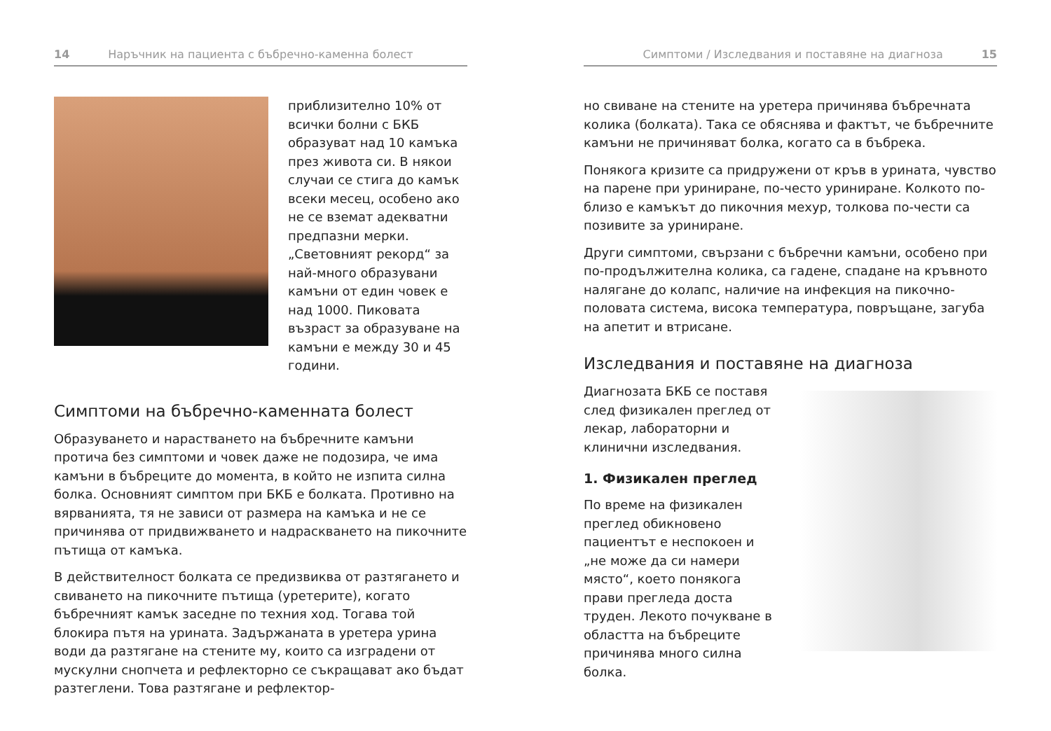14 Наръчник на пациента с бъбречно-каменна болест
приблизително 10% от всички болни с БКБ образуват над 10 камъка през живота си. В някои случаи се стига до камък всеки месец, особено ако не се вземат адекватни предпазни мерки. „Световният рекорд“ за най-много образувани камъни от един човек е над 1000. Пиковата възраст за образуване на камъни е между 30 и 45 години.
Симптоми на бъбречно-каменната болест
Образуването и нарастването на бъбречните камъни протича без симптоми и човек даже не подозира, че има камъни в бъбреците до момента, в който не изпита силна болка. Основният симптом при БКБ е болката. Противно на вярванията, тя не зависи от размера на камъка и не се причинява от придвижването и надраскването на пикочните пътища от камъка.
В действителност болката се предизвиква от разтягането и свиването на пикочните пътища (уретерите), когато бъбречният камък заседне по техния ход. Тогава той блокира пътя на урината. Задържаната в уретера урина води да разтягане на стените му, които са изградени от мускулни снопчета и рефлекторно се съкращават ако бъдат разтеглени. Това разтягане и рефлектор-
Симптоми / Изследвания и поставяне на диагноза 15
но свиване на стените на уретера причинява бъбречната колика (болката). Така се обяснява и фактът, че бъбречните камъни не причиняват болка, когато са в бъбрека.
Понякога кризите са придружени от кръв в урината, чувство на парене при уриниране, по-често уриниране. Колкото по-близо е камъкът до пикочния мехур, толкова по-чести са позивите за уриниране.
Други симптоми, свързани с бъбречни камъни, особено при по-продължителна колика, са гадене, спадане на кръвното налягане до колапс, наличие на инфекция на пикочно-половата система, висока температура, повръщане, загуба на апетит и втрисане.
Изследвания и поставяне на диагноза
Диагнозата БКБ се поставя след физикален преглед от лекар, лабораторни и клинични изследвания.
1. Физикален преглед
По време на физикален преглед обикновено пациентът е неспокоен и „не може да си намери място“, което понякога прави прегледа доста труден. Лекото почукване в областта на бъбреците причинява много силна болка.